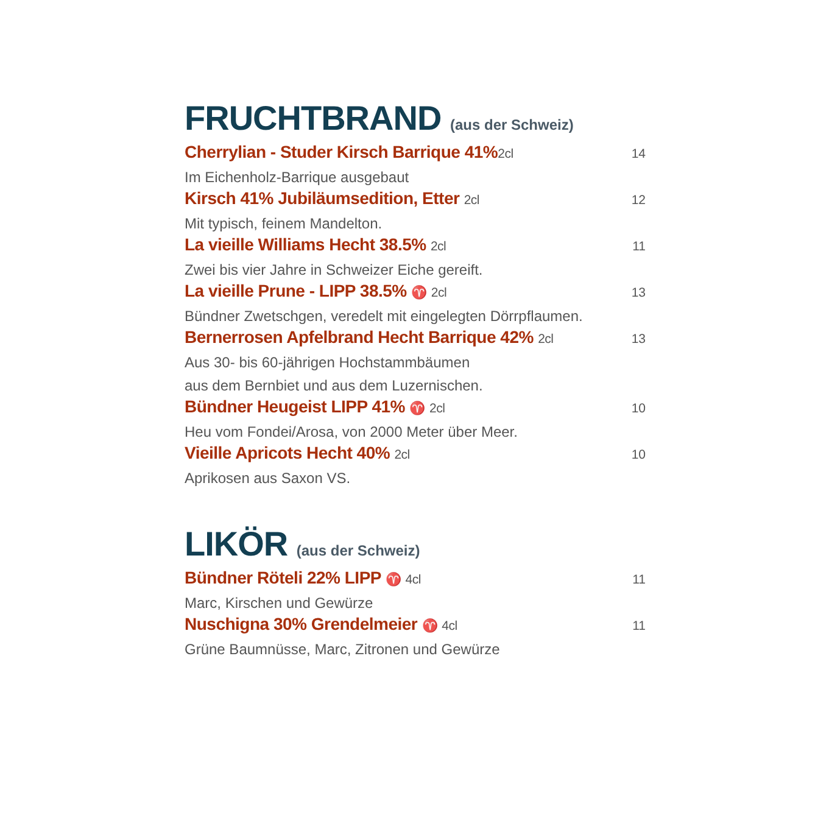FRUCHTBRAND (aus der Schweiz)
Cherrylian - Studer Kirsch Barrique 41%2cl
14
Im Eichenholz-Barrique ausgebaut
Kirsch 41% Jubiläumsedition, Etter 2cl
12
Mit typisch, feinem Mandelton.
La vieille Williams Hecht 38.5% 2cl
11
Zwei bis vier Jahre in Schweizer Eiche gereift.
La vieille Prune - LIPP 38.5% ♈ 2cl
13
Bündner Zwetschgen, veredelt mit eingelegten Dörrpflaumen.
Bernerrosen Apfelbrand Hecht Barrique 42% 2cl
13
Aus 30- bis 60-jährigen Hochstammbäumen
aus dem Bernbiet und aus dem Luzernischen.
Bündner Heugeist LIPP 41% ♈ 2cl
10
Heu vom Fondei/Arosa, von 2000 Meter über Meer.
Vieille Apricots Hecht 40% 2cl 10
Aprikosen aus Saxon VS.
LIKÖR (aus der Schweiz)
Bündner Röteli 22% LIPP ♈ 4cl 11
Marc, Kirschen und Gewürze
Nuschigna 30% Grendelmeier ♈ 4cl
11
Grüne Baumnüsse, Marc, Zitronen und Gewürze